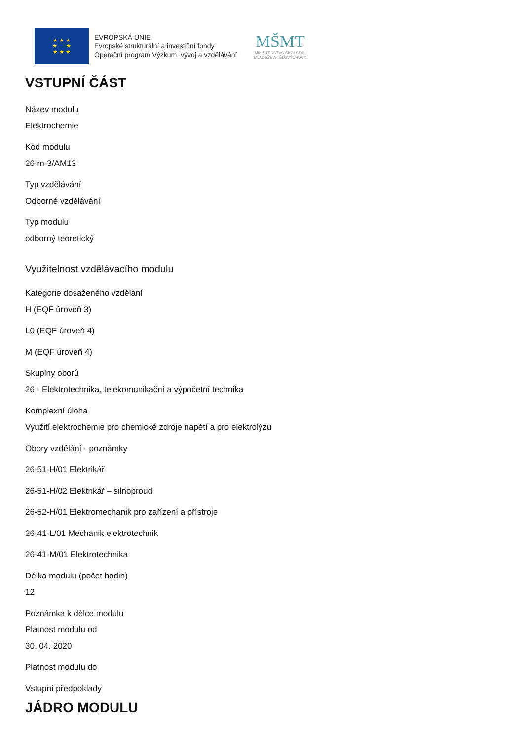★ ★ ★
★ ★
★ ★ ★
EVROPSKÁ UNIE
Evropské strukturální a investiční fondy
Operační program Výzkum, vývoj a vzdělávání
MŠMT
MINISTERSTVO ŠKOLSTVÍ,
MLÁDEŽE A TĚLOVÝCHOVY
VSTUPNÍ ČÁST
Název modulu
Elektrochemie
Kód modulu
26-m-3/AM13
Typ vzdělávání
Odborné vzdělávání
Typ modulu
odborný teoretický
Využitelnost vzdělávacího modulu
Kategorie dosaženého vzdělání
H (EQF úroveň 3)
L0 (EQF úroveň 4)
M (EQF úroveň 4)
Skupiny oborů
26 - Elektrotechnika, telekomunikační a výpočetní technika
Komplexní úloha
Využití elektrochemie pro chemické zdroje napětí a pro elektrolýzu
Obory vzdělání - poznámky
26-51-H/01 Elektrikář
26-51-H/02 Elektrikář – silnoproud
26-52-H/01 Elektromechanik pro zařízení a přístroje
26-41-L/01 Mechanik elektrotechnik
26-41-M/01 Elektrotechnika
Délka modulu (počet hodin)
12
Poznámka k délce modulu
Platnost modulu od
30. 04. 2020
Platnost modulu do
Vstupní předpoklady
JÁDRO MODULU